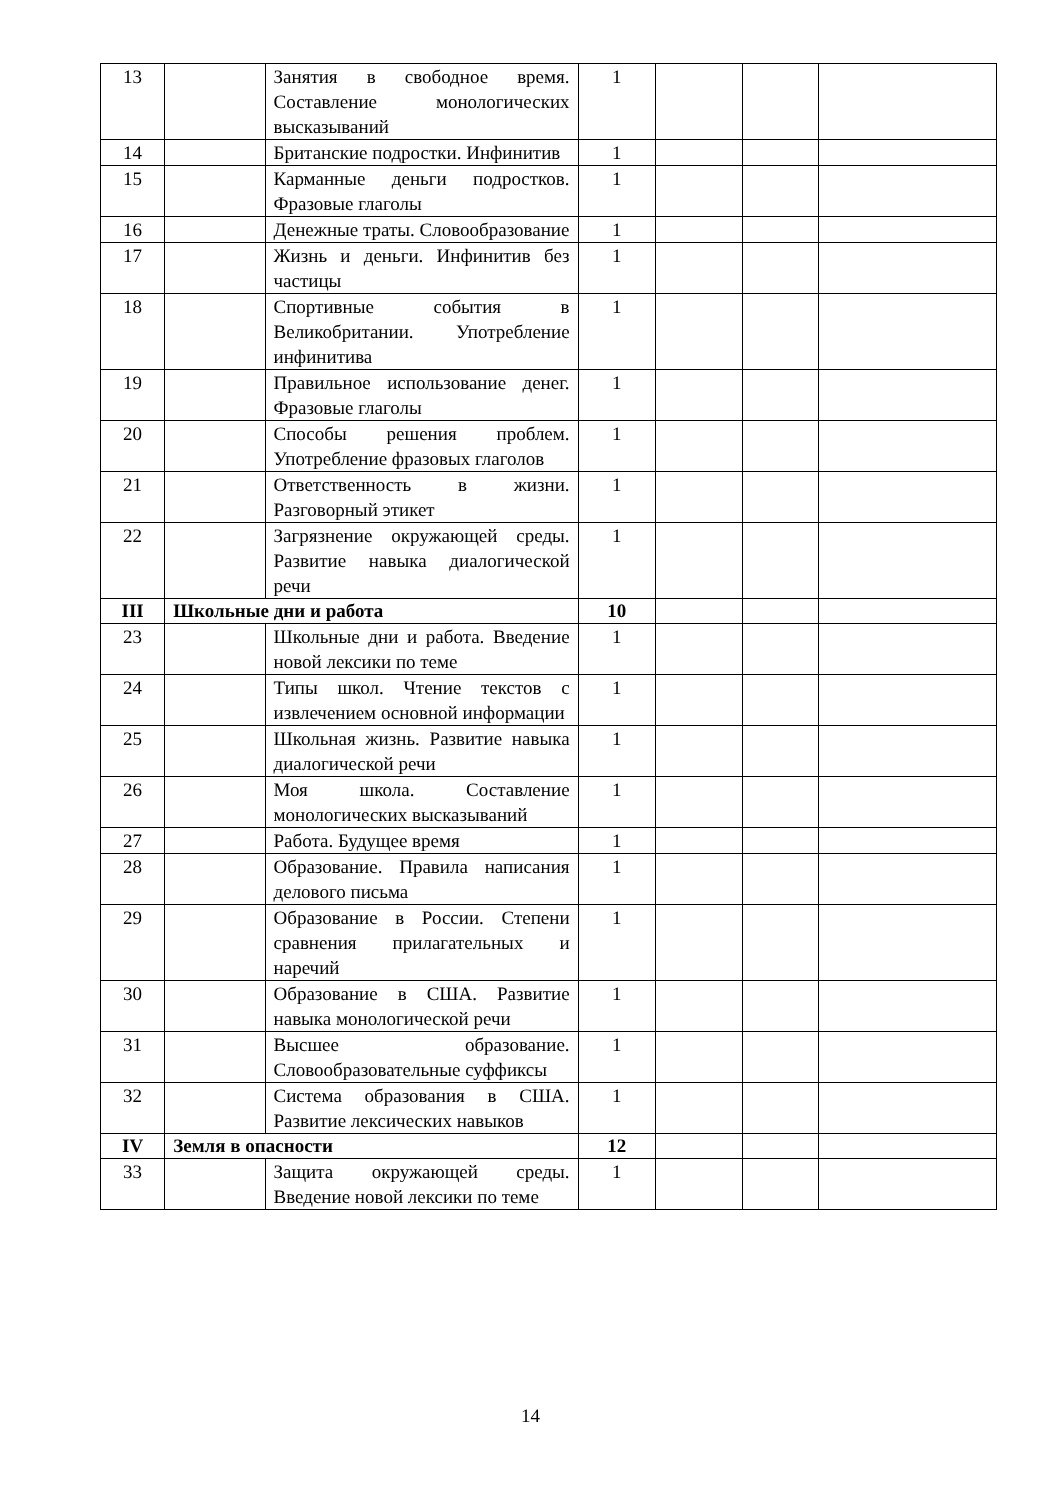| 13 | | Занятия в свободное время. Составление монологических высказываний | 1 | | | |
| 14 | | Британские подростки. Инфинитив | 1 | | | |
| 15 | | Карманные деньги подростков. Фразовые глаголы | 1 | | | |
| 16 | | Денежные траты. Словообразование | 1 | | | |
| 17 | | Жизнь и деньги. Инфинитив без частицы | 1 | | | |
| 18 | | Спортивные события в Великобритании. Употребление инфинитива | 1 | | | |
| 19 | | Правильное использование денег. Фразовые глаголы | 1 | | | |
| 20 | | Способы решения проблем. Употребление фразовых глаголов | 1 | | | |
| 21 | | Ответственность в жизни. Разговорный этикет | 1 | | | |
| 22 | | Загрязнение окружающей среды. Развитие навыка диалогической речи | 1 | | | |
| III | Школьные дни и работа | | 10 | | | |
| 23 | | Школьные дни и работа. Введение новой лексики по теме | 1 | | | |
| 24 | | Типы школ. Чтение текстов с извлечением основной информации | 1 | | | |
| 25 | | Школьная жизнь. Развитие навыка диалогической речи | 1 | | | |
| 26 | | Моя школа. Составление монологических высказываний | 1 | | | |
| 27 | | Работа. Будущее время | 1 | | | |
| 28 | | Образование. Правила написания делового письма | 1 | | | |
| 29 | | Образование в России. Степени сравнения прилагательных и наречий | 1 | | | |
| 30 | | Образование в США. Развитие навыка монологической речи | 1 | | | |
| 31 | | Высшее образование. Словообразовательные суффиксы | 1 | | | |
| 32 | | Система образования в США. Развитие лексических навыков | 1 | | | |
| IV | Земля в опасности | | 12 | | | |
| 33 | | Защита окружающей среды. Введение новой лексики по теме | 1 | | | |
14